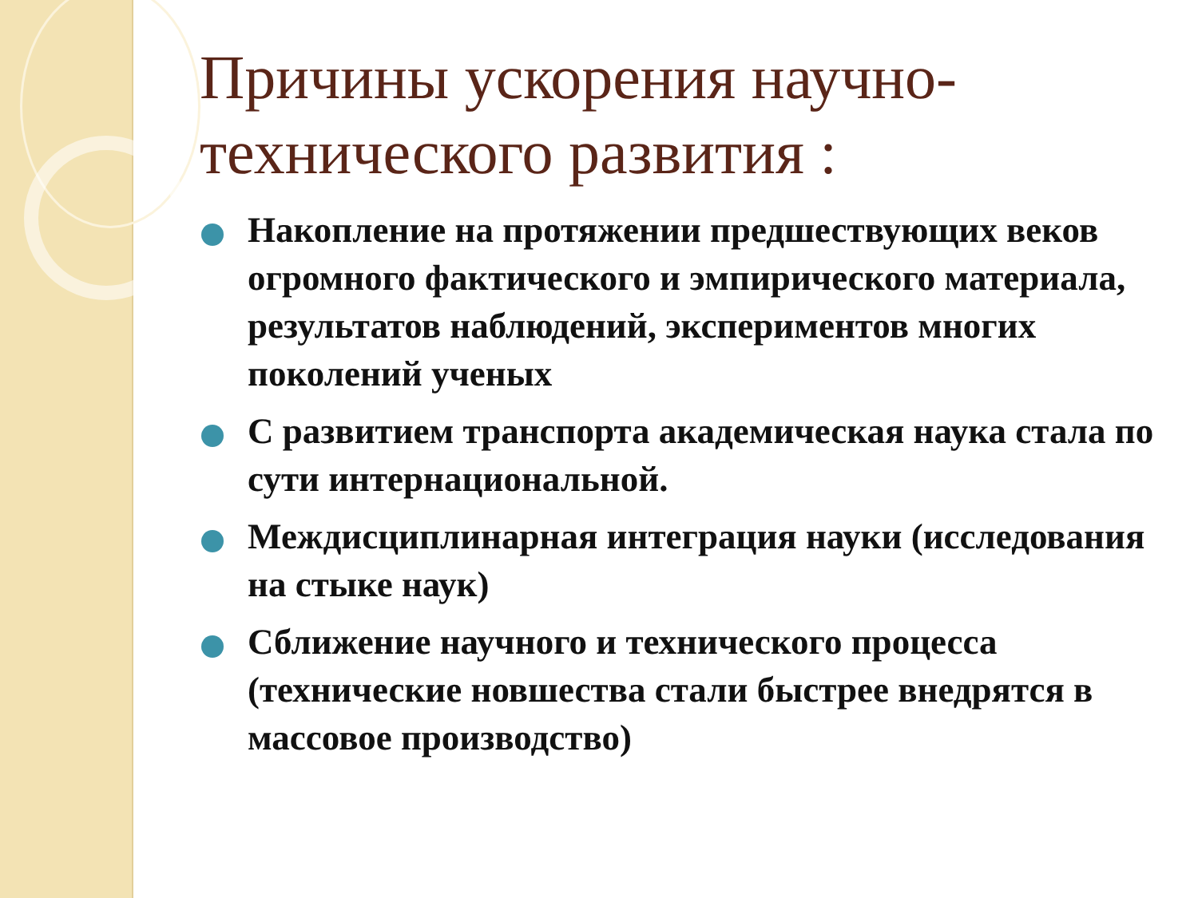Причины ускорения научно-технического развития :
Накопление на протяжении предшествующих веков огромного фактического и эмпирического материала, результатов наблюдений, экспериментов многих поколений ученых
С развитием транспорта академическая наука стала по сути интернациональной.
Междисциплинарная интеграция науки (исследования на стыке наук)
Сближение научного и технического процесса (технические новшества стали быстрее внедрятся в массовое производство)